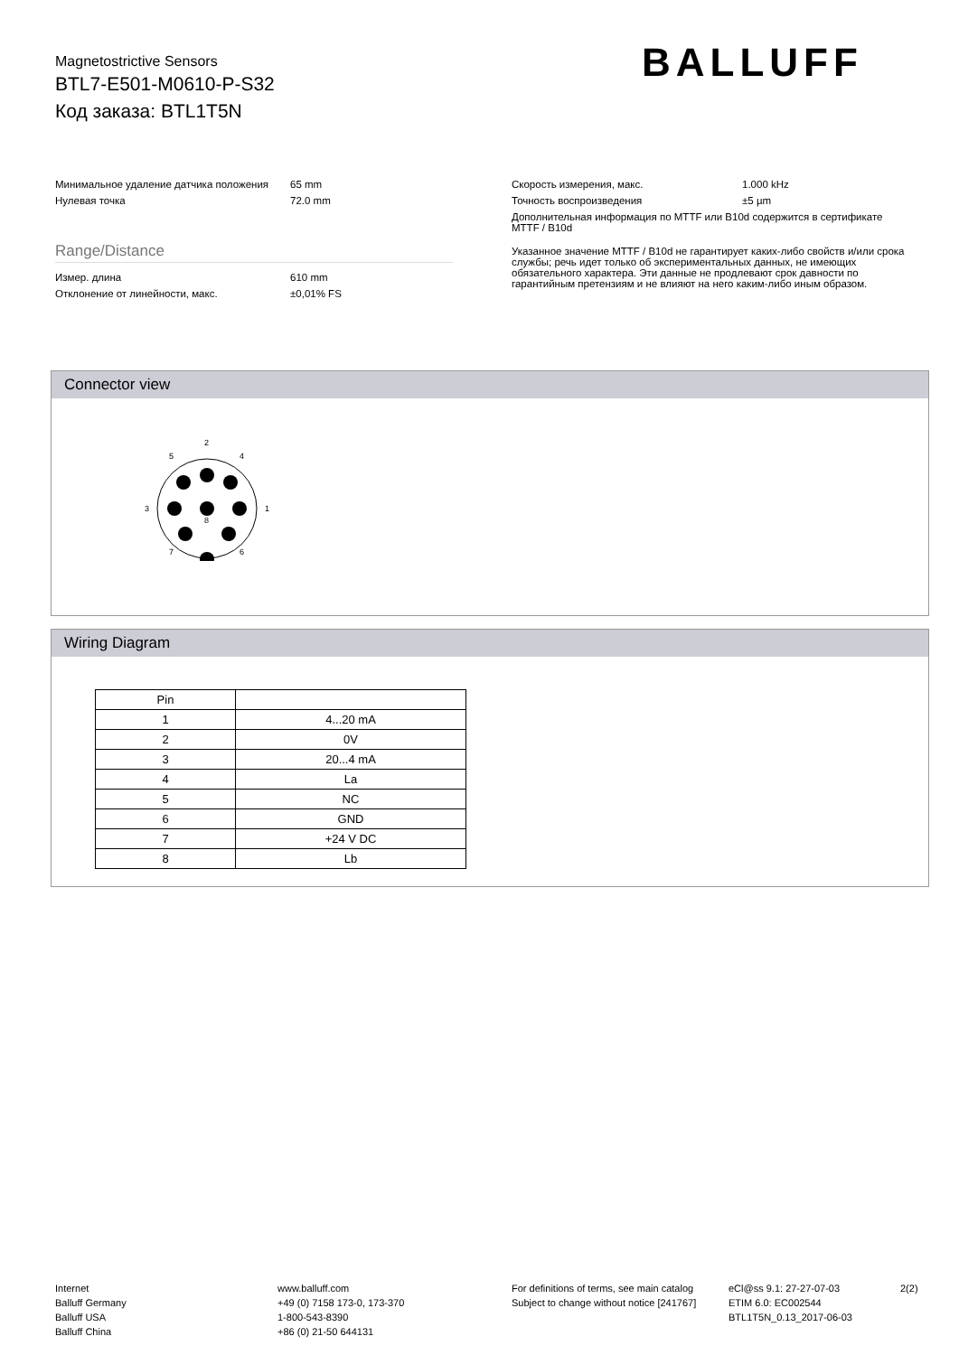Magnetostrictive Sensors
BTL7-E501-M0610-P-S32
Код заказа: BTL1T5N
BALLUFF
Минимальное удаление датчика положения
65 mm
Нулевая точка 72.0 mm
Range/Distance
Измер. длина 610 mm
Отклонение от линейности, макс. ±0,01% FS
Скорость измерения, макс. 1.000 kHz
Точность воспроизведения ±5 µm
Дополнительная информация по MTTF или B10d содержится в сертификате MTTF / B10d
Указанное значение MTTF / B10d не гарантирует каких-либо свойств и/или срока службы; речь идет только об экспериментальных данных, не имеющих обязательного характера. Эти данные не продлевают срок давности по гарантийным претензиям и не влияют на него каким-либо иным образом.
Connector view
2
5
4
3
1
8
7
6
Wiring Diagram
| Pin | |
| --- | --- |
| 1 | 4...20 mA |
| 2 | 0V |
| 3 | 20...4 mA |
| 4 | La |
| 5 | NC |
| 6 | GND |
| 7 | +24 V DC |
| 8 | Lb |
Internet
Balluff Germany
Balluff USA
Balluff China
www.balluff.com
+49 (0) 7158 173-0, 173-370
1-800-543-8390
+86 (0) 21-50 644131
For definitions of terms, see main catalog
Subject to change without notice [241767]
eCl@ss 9.1: 27-27-07-03
ETIM 6.0: EC002544
BTL1T5N_0.13_2017-06-03
2(2)